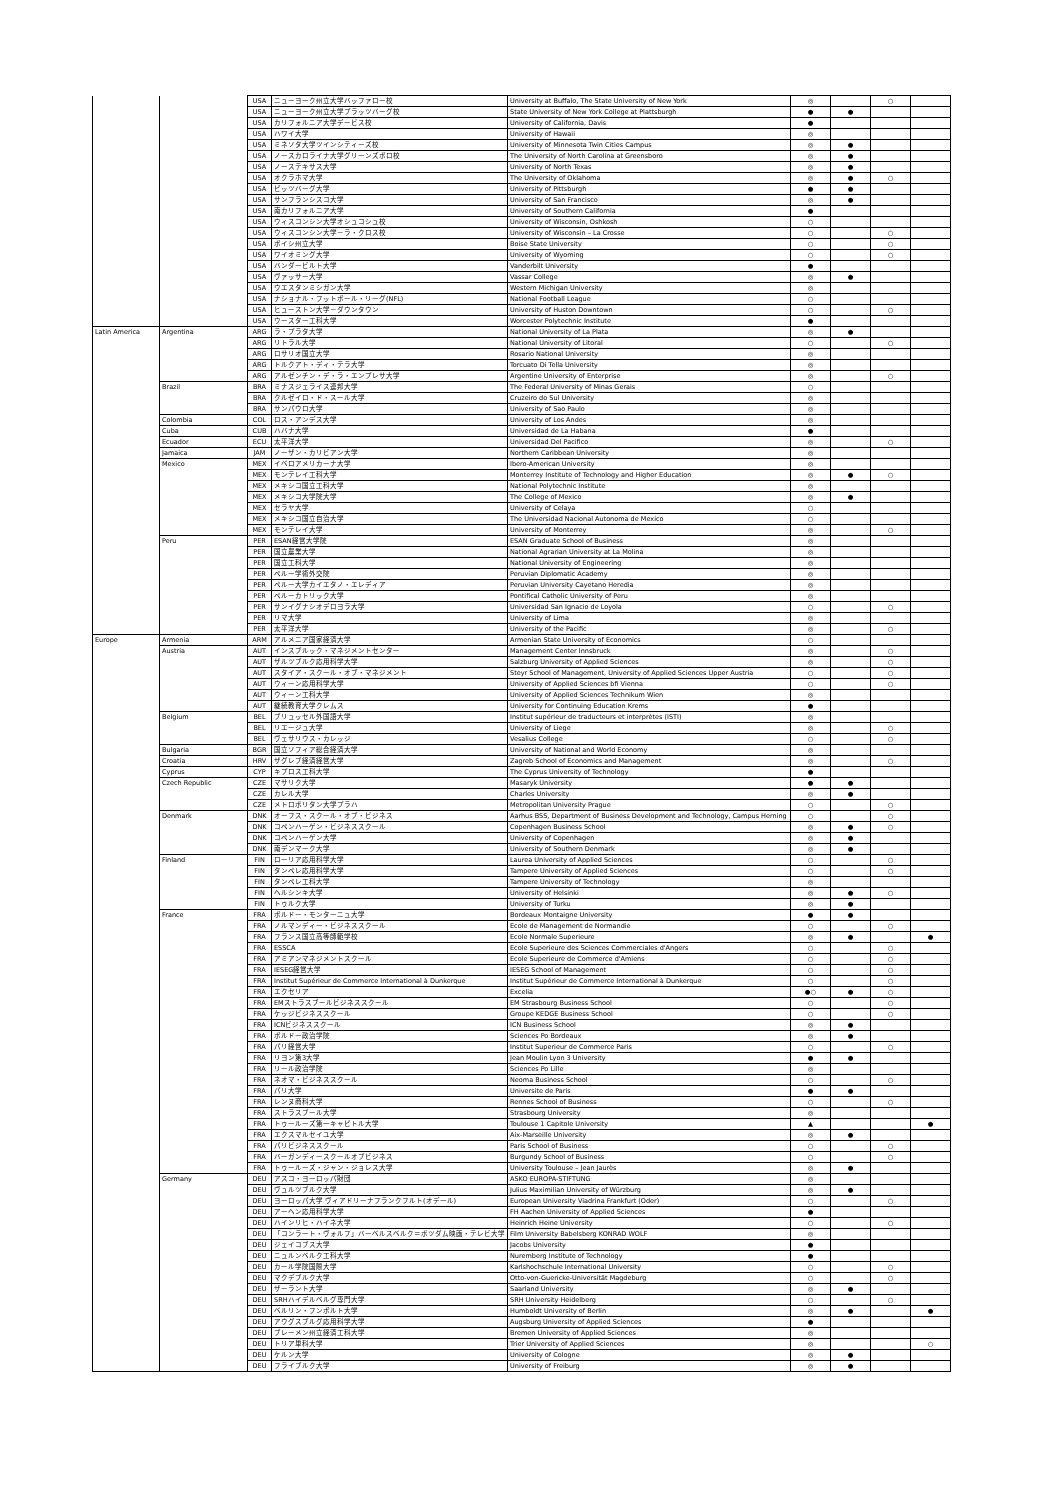| | | USA | ニューヨーク州立大学バッファロー校 | University at Buffalo, The State University of New York | ◎ | | ○ | |
| | | USA | ニューヨーク州立大学プラッツバーグ校 | State University of New York College at Plattsburgh | ● | ● | | |
| | | USA | カリフォルニア大学デービス校 | University of California, Davis | ● | | | |
| | | USA | ハワイ大学 | University of Hawaii | ◎ | | | |
| | | USA | ミネソタ大学ツインシティーズ校 | University of Minnesota Twin Cities Campus | ◎ | ● | | |
| | | USA | ノースカロライナ大学グリーンズボロ校 | The University of North Carolina at Greensboro | ◎ | ● | | |
| | | USA | ノーステキサス大学 | University of North Texas | ◎ | ● | | |
| | | USA | オクラホマ大学 | The University of Oklahoma | ◎ | ● | ○ | |
| | | USA | ピッツバーグ大学 | University of Pittsburgh | ● | ● | | |
| | | USA | サンフランシスコ大学 | University of San Francisco | ◎ | ● | | |
| | | USA | 南カリフォルニア大学 | University of Southern California | ● | | | |
| | | USA | ウィスコンシン大学オシュコシュ校 | University of Wisconsin, Oshkosh | ○ | | | |
| | | USA | ウィスコンシン大学－ラ・クロス校 | University of Wisconsin – La Crosse | ○ | | ○ | |
| | | USA | ボイシ州立大学 | Boise State University | ○ | | ○ | |
| | | USA | ワイオミング大学 | University of Wyoming | ○ | | ○ | |
| | | USA | バンダービルト大学 | Vanderbilt University | ● | | | |
| | | USA | ヴァッサー大学 | Vassar College | ◎ | ● | | |
| | | USA | ウエスタンミシガン大学 | Western Michigan University | ◎ | | | |
| | | USA | ナショナル・フットボール・リーグ(NFL) | National Football League | ○ | | | |
| | | USA | ヒューストン大学－ダウンタウン | University of Huston Downtown | ○ | | ○ | |
| | | USA | ウースター工科大学 | Worcester Polytechnic Institute | ● | | | |
| Latin America | Argentina | ARG | ラ・プラタ大学 | National University of La Plata | ◎ | ● | | |
| | | ARG | リトラル大学 | National University of Litoral | ○ | | ○ | |
| | | ARG | ロサリオ国立大学 | Rosario National University | ◎ | | | |
| | | ARG | トルクアト・ディ・テラ大学 | Torcuato Di Tella University | ◎ | | | |
| | | ARG | アルゼンチン・デ・ラ・エンプレサ大学 | Argentine University of Enterprise | ◎ | | ○ | |
| | Brazil | BRA | ミナスジェライス連邦大学 | The Federal University of Minas Gerais | ○ | | | |
| | | BRA | クルゼイロ・ド・スール大学 | Cruzeiro do Sul University | ◎ | | | |
| | | BRA | サンパウロ大学 | University of Sao Paulo | ◎ | | | |
| | Colombia | COL | ロス・アンデス大学 | University of Los Andes | ◎ | | | |
| | Cuba | CUB | ハバナ大学 | Universidad de La Habana | ● | | | |
| | Ecuador | ECU | 太平洋大学 | Universidad Del Pacifico | ◎ | | ○ | |
| | Jamaica | JAM | ノーザン・カリビアン大学 | Northern Caribbean University | ◎ | | | |
| | Mexico | MEX | イベロアメリカーナ大学 | Ibero-American University | ◎ | | | |
| | | MEX | モンテレイ工科大学 | Monterrey Institute of Technology and Higher Education | ◎ | ● | ○ | |
| | | MEX | メキシコ国立工科大学 | National Polytechnic Institute | ◎ | | | |
| | | MEX | メキシコ大学院大学 | The College of Mexico | ◎ | ● | | |
| | | MEX | セラヤ大学 | University of Celaya | ○ | | | |
| | | MEX | メキシコ国立自治大学 | The Universidad Nacional Autonoma de Mexico | ○ | | | |
| | | MEX | モンテレイ大学 | University of Monterrey | ◎ | | ○ | |
| | Peru | PER | ESAN経営大学院 | ESAN Graduate School of Business | ◎ | | | |
| | | PER | 国立農業大学 | National Agrarian University at La Molina | ◎ | | | |
| | | PER | 国立工科大学 | National University of Engineering | ◎ | | | |
| | | PER | ペルー学術外交院 | Peruvian Diplomatic Academy | ◎ | | | |
| | | PER | ペルー大学カイエタノ・エレディア | Peruvian University Cayetano Heredia | ◎ | | | |
| | | PER | ペルーカトリック大学 | Pontifical Catholic University of Peru | ◎ | | | |
| | | PER | サンイグナシオデロヨラ大学 | Universidad San Ignacio de Loyola | ○ | | ○ | |
| | | PER | リマ大学 | University of Lima | ◎ | | | |
| | | PER | 太平洋大学 | University of the Pacific | ◎ | | ○ | |
| Europe | Armenia | ARM | アルメニア国家経済大学 | Armenian State University of Economics | ○ | | | |
| | Austria | AUT | インスブルック・マネジメントセンター | Management Center Innsbruck | ◎ | | ○ | |
| | | AUT | ザルツブルク応用科学大学 | Salzburg University of Applied Sciences | ◎ | | ○ | |
| | | AUT | スタイア・スクール・オブ・マネジメント | Steyr School of Management, University of Applied Sciences Upper Austria | ○ | | ○ | |
| | | AUT | ウィーン応用科学大学 | University of Applied Sciences bfi Vienna | ○ | | ○ | |
| | | AUT | ウィーン工科大学 | University of Applied Sciences Technikum Wien | ◎ | | | |
| | | AUT | 継続教育大学クレムス | University for Continuing Education Krems | ● | | | |
| | Belgium | BEL | ブリュッセル外国語大学 | Institut supérieur de traducteurs et interprètes (ISTI) | ◎ | | | |
| | | BEL | リエージュ大学 | University of Liege | ◎ | | ○ | |
| | | BEL | ヴェサリウス・カレッジ | Vesalius College | ○ | | ○ | |
| | Bulgaria | BGR | 国立ソフィア総合経済大学 | University of National and World Economy | ◎ | | | |
| | Croatia | HRV | ザグレブ経済経営大学 | Zagreb School of Economics and Management | ◎ | | ○ | |
| | Cyprus | CYP | キプロス工科大学 | The Cyprus University of Technology | ● | | | |
| | Czech Republic | CZE | マサリク大学 | Masaryk University | ● | ● | | |
| | | CZE | カレル大学 | Charles University | ◎ | ● | | |
| | | CZE | メトロポリタン大学プラハ | Metropolitan University Prague | ○ | | ○ | |
| | Denmark | DNK | オーフス・スクール・オブ・ビジネス | Aarhus BSS, Department of Business Development and Technology, Campus Herning | ○ | | ○ | |
| | | DNK | コペンハーゲン・ビジネススクール | Copenhagen Business School | ◎ | ● | ○ | |
| | | DNK | コペンハーゲン大学 | University of Copenhagen | ◎ | ● | | |
| | | DNK | 南デンマーク大学 | University of Southern Denmark | ◎ | ● | | |
| | Finland | FIN | ローリア応用科学大学 | Laurea University of Applied Sciences | ○ | | ○ | |
| | | FIN | タンペレ応用科学大学 | Tampere University of Applied Sciences | ○ | | ○ | |
| | | FIN | タンペレ工科大学 | Tampere University of Technology | ◎ | | | |
| | | FIN | ヘルシンキ大学 | University of Helsinki | ◎ | ● | ○ | |
| | | FIN | トゥルク大学 | University of Turku | ◎ | ● | | |
| | France | FRA | ボルドー・モンターニュ大学 | Bordeaux Montaigne University | ● | ● | | |
| | | FRA | ノルマンディー・ビジネススクール | Ecole de Management de Normandie | ○ | | ○ | |
| | | FRA | フランス国立高等師範学校 | Ecole Normale Superieure | ◎ | ● | | ● |
| | | FRA | ESSCA | Ecole Superieure des Sciences Commerciales d'Angers | ○ | | ○ | |
| | | FRA | アミアンマネジメントスクール | Ecole Superieure de Commerce d'Amiens | ○ | | ○ | |
| | | FRA | IESEG経営大学 | IESEG School of Management | ○ | | ○ | |
| | | FRA | Institut Supérieur de Commerce International à Dunkerque | Institut Supérieur de Commerce International à Dunkerque | ○ | | ○ | |
| | | FRA | エクセリア | Excelia | ●○ | ● | ○ | |
| | | FRA | EMストラスブールビジネススクール | EM Strasbourg Business School | ○ | | ○ | |
| | | FRA | ケッジビジネススクール | Groupe KEDGE Business School | ○ | | ○ | |
| | | FRA | ICNビジネススクール | ICN Business School | ◎ | ● | | |
| | | FRA | ボルドー政治学院 | Sciences Po Bordeaux | ◎ | ● | | |
| | | FRA | パリ経営大学 | Institut Superieur de Commerce Paris | ○ | | ○ | |
| | | FRA | リヨン第3大学 | Jean Moulin Lyon 3 University | ● | ● | | |
| | | FRA | リール政治学院 | Sciences Po Lille | ◎ | | | |
| | | FRA | ネオマ・ビジネススクール | Neoma Business School | ○ | | ○ | |
| | | FRA | パリ大学 | Universite de Paris | ● | ● | | |
| | | FRA | レンヌ商科大学 | Rennes School of Business | ○ | | ○ | |
| | | FRA | ストラスブール大学 | Strasbourg University | ◎ | | | |
| | | FRA | トゥールーズ第一キャピトル大学 | Toulouse 1 Capitole University | ▲ | | | ● |
| | | FRA | エクスマルセイユ大学 | Aix-Marseille University | ◎ | ● | | |
| | | FRA | パリビジネススクール | Paris School of Business | ○ | | ○ | |
| | | FRA | バーガンディースクールオブビジネス | Burgundy School of Business | ○ | | ○ | |
| | | FRA | トゥールーズ・ジャン・ジョレス大学 | University Toulouse – Jean Jaurès | ◎ | ● | | |
| | Germany | DEU | アスコ・ヨーロッパ財団 | ASKO EUROPA-STIFTUNG | ◎ | | | |
| | | DEU | ヴュルツブルク大学 | Julius Maximilian University of Würzburg | ◎ | ● | | |
| | | DEU | ヨーロッパ大学 ヴィアドリーナフランクフルト(オデール) | European University Viadrina Frankfurt (Oder) | ○ | | ○ | |
| | | DEU | アーヘン応用科学大学 | FH Aachen University of Applied Sciences | ● | | | |
| | | DEU | ハインリヒ・ハイネ大学 | Heinrich Heine University | ○ | | ○ | |
| | | DEU | 「コンラート・ヴォルフ」バーベルスベルク＝ポツダム映画・テレビ大学 | Film University Babelsberg KONRAD WOLF | ◎ | | | |
| | | DEU | ジェイコブス大学 | Jacobs University | ● | | | |
| | | DEU | ニュルンベルク工科大学 | Nuremberg Institute of Technology | ● | | | |
| | | DEU | カール学院国際大学 | Karlshochschule International University | ○ | | ○ | |
| | | DEU | マクデブルク大学 | Otto-von-Guericke-Universität Magdeburg | ○ | | ○ | |
| | | DEU | ザーラント大学 | Saarland University | ◎ | ● | | |
| | | DEU | SRHハイデルベルグ専門大学 | SRH University Heidelberg | ○ | | ○ | |
| | | DEU | ベルリン・フンボルト大学 | Humboldt University of Berlin | ◎ | ● | | ● |
| | | DEU | アウグスブルグ応用科学大学 | Augsburg University of Applied Sciences | ● | | | |
| | | DEU | ブレーメン州立経済工科大学 | Bremen University of Applied Sciences | ◎ | | | |
| | | DEU | トリア単科大学 | Trier University of Applied Sciences | ◎ | | | ○ |
| | | DEU | ケルン大学 | University of Cologne | ◎ | ● | | |
| | | DEU | フライブルク大学 | University of Freiburg | ◎ | ● | | |